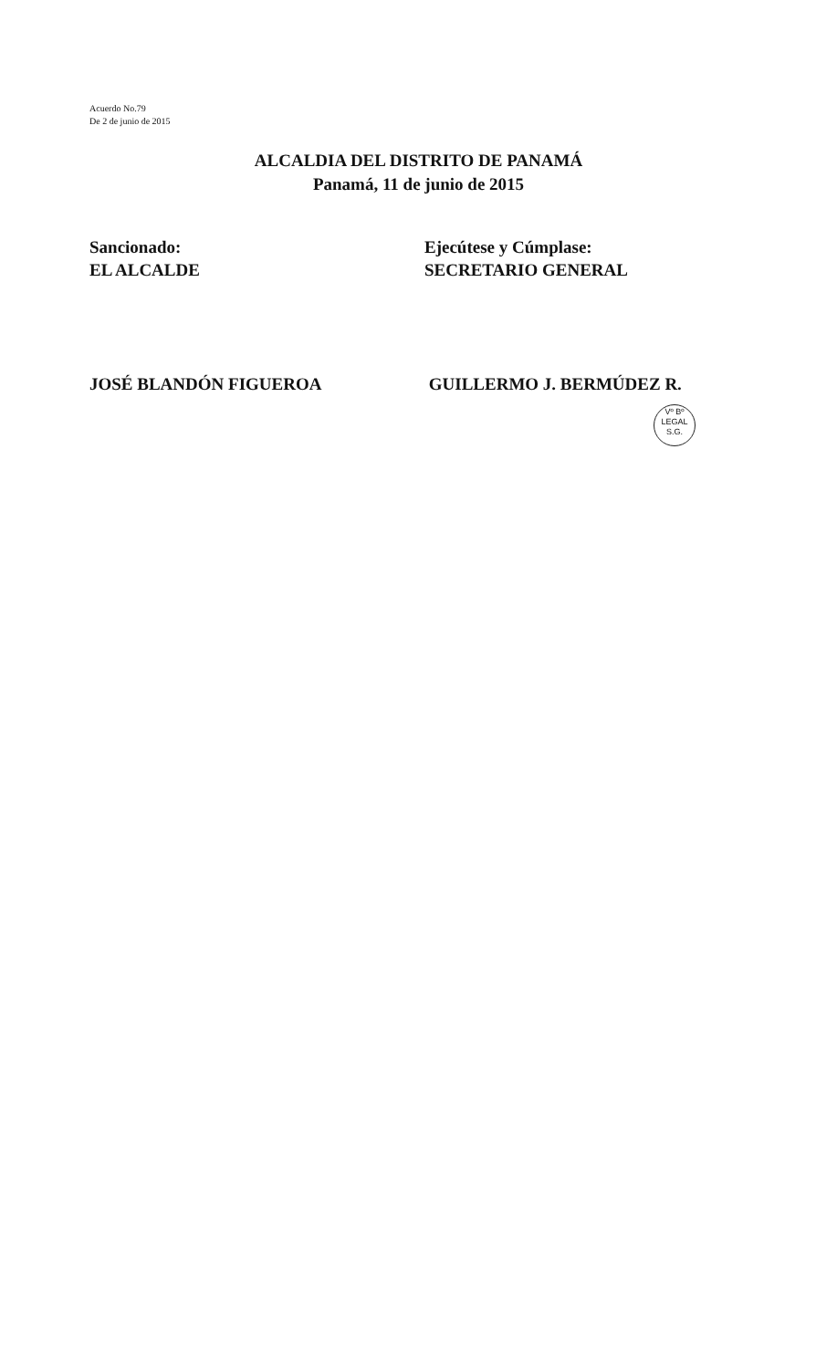Acuerdo No.79
De 2 de junio de 2015
ALCALDIA DEL DISTRITO DE PANAMÁ
Panamá, 11 de junio de 2015
Sancionado:
EL ALCALDE
JOSÉ BLANDÓN FIGUEROA
Ejecútese y Cúmplase:
SECRETARIO GENERAL
GUILLERMO J. BERMÚDEZ R.
Vº Bº
LEGAL
S.G.